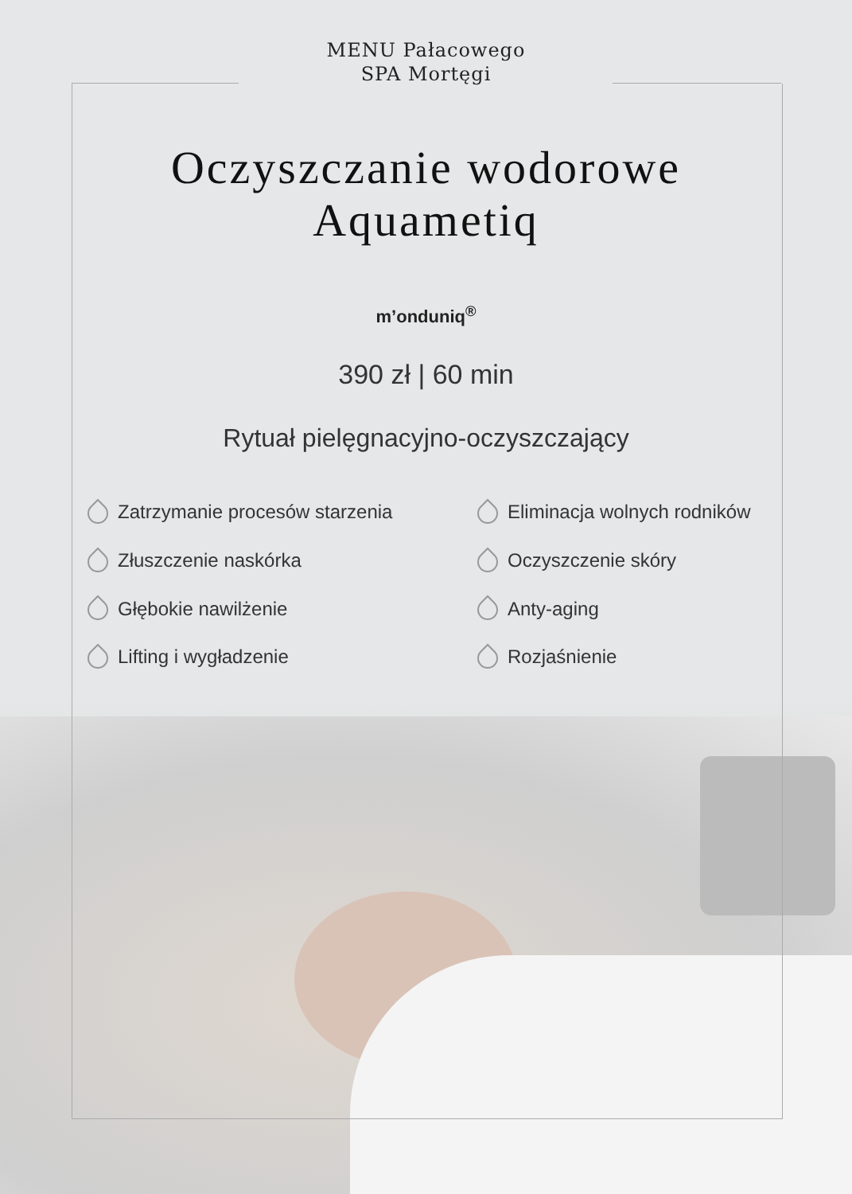MENU Pałacowego
SPA Mortęgi
Oczyszczanie wodorowe
Aquametiq
m’onduniq<sup>®</sup>
390 zł | 60 min
Rytuał pielęgnacyjno-oczyszczający
Zatrzymanie procesów starzenia
Eliminacja wolnych rodników
Złuszczenie naskórka
Oczyszczenie skóry
Głębokie nawilżenie
Anty-aging
Lifting i wygładzenie
Rozjaśnienie